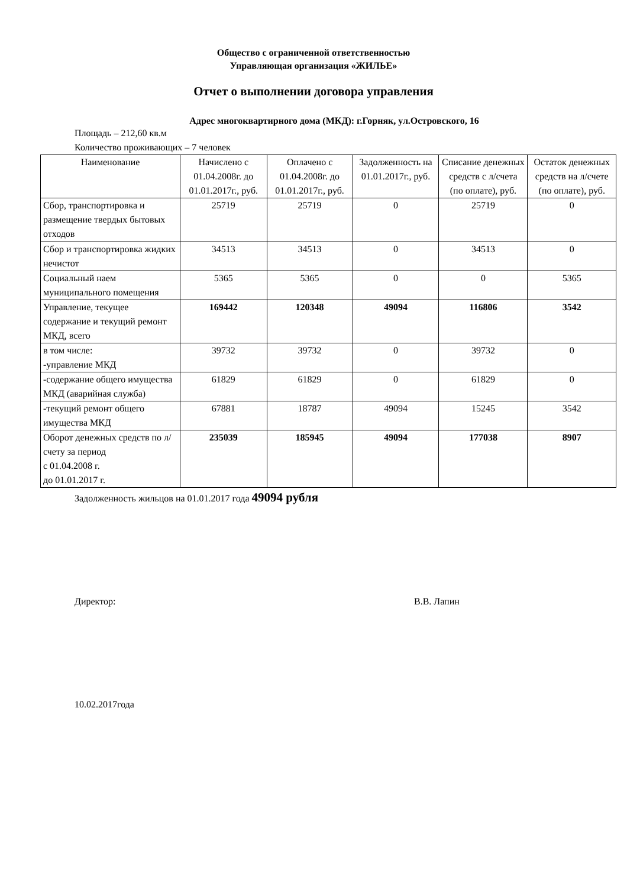Общество с ограниченной ответственностью
Управляющая организация «ЖИЛЬЕ»
Отчет о выполнении договора управления
Адрес многоквартирного дома (МКД): г.Горняк, ул.Островского, 16
Площадь – 212,60 кв.м
Количество проживающих – 7 человек
| Наименование | Начислено с 01.04.2008г. до 01.01.2017г., руб. | Оплачено с 01.04.2008г. до 01.01.2017г., руб. | Задолженность на 01.01.2017г., руб. | Списание денежных средств с л/счета (по оплате), руб. | Остаток денежных средств на л/счете (по оплате), руб. |
| --- | --- | --- | --- | --- | --- |
| Сбор, транспортировка и размещение твердых бытовых отходов | 25719 | 25719 | 0 | 25719 | 0 |
| Сбор и транспортировка жидких нечистот | 34513 | 34513 | 0 | 34513 | 0 |
| Социальный наем муниципального помещения | 5365 | 5365 | 0 | 0 | 5365 |
| Управление, текущее содержание и текущий ремонт МКД, всего | 169442 | 120348 | 49094 | 116806 | 3542 |
| в том числе: -управление МКД | 39732 | 39732 | 0 | 39732 | 0 |
| -содержание общего имущества МКД (аварийная служба) | 61829 | 61829 | 0 | 61829 | 0 |
| -текущий ремонт общего имущества МКД | 67881 | 18787 | 49094 | 15245 | 3542 |
| Оборот денежных средств по л/счету за период с 01.04.2008 г. до 01.01.2017 г. | 235039 | 185945 | 49094 | 177038 | 8907 |
Задолженность жильцов на 01.01.2017 года 49094 рубля
Директор: В.В. Лапин
10.02.2017года